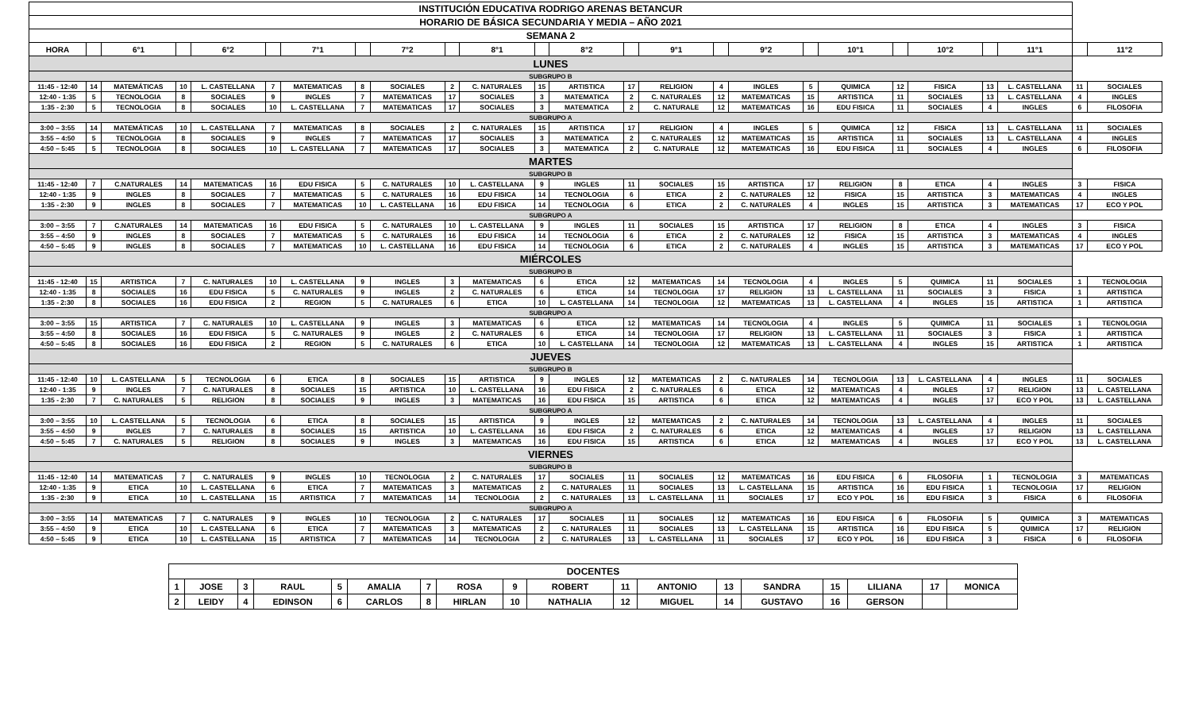| INSTITUCIÓN EDUCATIVA RODRIGO ARENAS BETANCUR | | | | | | | | | | | | | | | | | | | | | | | | |
| HORARIO DE BÁSICA SECUNDARIA Y MEDIA – AÑO 2021 | | | | | | | | | | | | | | | | | | | | | | | | |
| SEMANA 2 | | | | | | | | | | | | | | | | | | | | | | | | |
| HORA | | 6°1 | | 6°2 | | 7°1 | | 7°2 | | 8°1 | | 8°2 | | 9°1 | | 9°2 | | 10°1 | | 10°2 | | 11°1 | | 11°2 |
| LUNES | | | | | | | | | | | | | | | | | | | | | | | | |
| SUBGRUPO B | | | | | | | | | | | | | | | | | | | | | | | | |
| 11:45 - 12:40 | 14 | MATEMÁTICAS | 10 | L. CASTELLANA | 7 | MATEMATICAS | 8 | SOCIALES | 2 | C. NATURALES | 15 | ARTISTICA | 17 | RELIGION | 4 | INGLES | 5 | QUIMICA | 12 | FISICA | 13 | L. CASTELLANA | 11 | SOCIALES |
| 12:40 - 1:35 | 5 | TECNOLOGIA | 8 | SOCIALES | 9 | INGLES | 7 | MATEMATICAS | 17 | SOCIALES | 3 | MATEMATICA | 2 | C. NATURALES | 12 | MATEMATICAS | 15 | ARTISTICA | 11 | SOCIALES | 13 | L. CASTELLANA | 4 | INGLES |
| 1:35 - 2:30 | 5 | TECNOLOGIA | 8 | SOCIALES | 10 | L. CASTELLANA | 7 | MATEMATICAS | 17 | SOCIALES | 3 | MATEMATICA | 2 | C. NATURALE | 12 | MATEMATICAS | 16 | EDU FISICA | 11 | SOCIALES | 4 | INGLES | 6 | FILOSOFIA |
| SUBGRUPO A | | | | | | | | | | | | | | | | | | | | | | | | |
| 3:00 – 3:55 | 14 | MATEMÁTICAS | 10 | L. CASTELLANA | 7 | MATEMATICAS | 8 | SOCIALES | 2 | C. NATURALES | 15 | ARTISTICA | 17 | RELIGION | 4 | INGLES | 5 | QUIMICA | 12 | FISICA | 13 | L. CASTELLANA | 11 | SOCIALES |
| 3:55 – 4:50 | 5 | TECNOLOGIA | 8 | SOCIALES | 9 | INGLES | 7 | MATEMATICAS | 17 | SOCIALES | 3 | MATEMATICA | 2 | C. NATURALES | 12 | MATEMATICAS | 15 | ARTISTICA | 11 | SOCIALES | 13 | L. CASTELLANA | 4 | INGLES |
| 4:50 – 5:45 | 5 | TECNOLOGIA | 8 | SOCIALES | 10 | L. CASTELLANA | 7 | MATEMATICAS | 17 | SOCIALES | 3 | MATEMATICA | 2 | C. NATURALE | 12 | MATEMATICAS | 16 | EDU FISICA | 11 | SOCIALES | 4 | INGLES | 6 | FILOSOFIA |
| MARTES | | | | | | | | | | | | | | | | | | | | | | | | |
| SUBGRUPO B | | | | | | | | | | | | | | | | | | | | | | | | |
| 11:45 - 12:40 | 7 | C.NATURALES | 14 | MATEMATICAS | 16 | EDU FISICA | 5 | C. NATURALES | 10 | L. CASTELLANA | 9 | INGLES | 11 | SOCIALES | 15 | ARTISTICA | 17 | RELIGION | 8 | ETICA | 4 | INGLES | 3 | FISICA |
| 12:40 - 1:35 | 9 | INGLES | 8 | SOCIALES | 7 | MATEMATICAS | 5 | C. NATURALES | 16 | EDU FISICA | 14 | TECNOLOGIA | 6 | ETICA | 2 | C. NATURALES | 12 | FISICA | 15 | ARTISTICA | 3 | MATEMATICAS | 4 | INGLES |
| 1:35 - 2:30 | 9 | INGLES | 8 | SOCIALES | 7 | MATEMATICAS | 10 | L. CASTELLANA | 16 | EDU FISICA | 14 | TECNOLOGIA | 6 | ETICA | 2 | C. NATURALES | 4 | INGLES | 15 | ARTISTICA | 3 | MATEMATICAS | 17 | ECO Y POL |
| SUBGRUPO A | | | | | | | | | | | | | | | | | | | | | | | | |
| 3:00 – 3:55 | 7 | C.NATURALES | 14 | MATEMATICAS | 16 | EDU FISICA | 5 | C. NATURALES | 10 | L. CASTELLANA | 9 | INGLES | 11 | SOCIALES | 15 | ARTISTICA | 17 | RELIGION | 8 | ETICA | 4 | INGLES | 3 | FISICA |
| 3:55 – 4:50 | 9 | INGLES | 8 | SOCIALES | 7 | MATEMATICAS | 5 | C. NATURALES | 16 | EDU FISICA | 14 | TECNOLOGIA | 6 | ETICA | 2 | C. NATURALES | 12 | FISICA | 15 | ARTISTICA | 3 | MATEMATICAS | 4 | INGLES |
| 4:50 – 5:45 | 9 | INGLES | 8 | SOCIALES | 7 | MATEMATICAS | 10 | L. CASTELLANA | 16 | EDU FISICA | 14 | TECNOLOGIA | 6 | ETICA | 2 | C. NATURALES | 4 | INGLES | 15 | ARTISTICA | 3 | MATEMATICAS | 17 | ECO Y POL |
| MIÉRCOLES | | | | | | | | | | | | | | | | | | | | | | | | |
| SUBGRUPO B | | | | | | | | | | | | | | | | | | | | | | | | |
| 11:45 - 12:40 | 15 | ARTISTICA | 7 | C. NATURALES | 10 | L. CASTELLANA | 9 | INGLES | 3 | MATEMATICAS | 6 | ETICA | 12 | MATEMATICAS | 14 | TECNOLOGIA | 4 | INGLES | 5 | QUIMICA | 11 | SOCIALES | 1 | TECNOLOGIA |
| 12:40 - 1:35 | 8 | SOCIALES | 16 | EDU FISICA | 5 | C. NATURALES | 9 | INGLES | 2 | C. NATURALES | 6 | ETICA | 14 | TECNOLOGIA | 17 | RELIGION | 13 | L. CASTELLANA | 11 | SOCIALES | 3 | FISICA | 1 | ARTISTICA |
| 1:35 - 2:30 | 8 | SOCIALES | 16 | EDU FISICA | 2 | REGION | 5 | C. NATURALES | 6 | ETICA | 10 | L. CASTELLANA | 14 | TECNOLOGIA | 12 | MATEMATICAS | 13 | L. CASTELLANA | 4 | INGLES | 15 | ARTISTICA | 1 | ARTISTICA |
| SUBGRUPO A | | | | | | | | | | | | | | | | | | | | | | | | |
| 3:00 – 3:55 | 15 | ARTISTICA | 7 | C. NATURALES | 10 | L. CASTELLANA | 9 | INGLES | 3 | MATEMATICAS | 6 | ETICA | 12 | MATEMATICAS | 14 | TECNOLOGIA | 4 | INGLES | 5 | QUIMICA | 11 | SOCIALES | 1 | TECNOLOGIA |
| 3:55 – 4:50 | 8 | SOCIALES | 16 | EDU FISICA | 5 | C. NATURALES | 9 | INGLES | 2 | C. NATURALES | 6 | ETICA | 14 | TECNOLOGIA | 17 | RELIGION | 13 | L. CASTELLANA | 11 | SOCIALES | 3 | FISICA | 1 | ARTISTICA |
| 4:50 – 5:45 | 8 | SOCIALES | 16 | EDU FISICA | 2 | REGION | 5 | C. NATURALES | 6 | ETICA | 10 | L. CASTELLANA | 14 | TECNOLOGIA | 12 | MATEMATICAS | 13 | L. CASTELLANA | 4 | INGLES | 15 | ARTISTICA | 1 | ARTISTICA |
| JUEVES | | | | | | | | | | | | | | | | | | | | | | | | |
| SUBGRUPO B | | | | | | | | | | | | | | | | | | | | | | | | |
| 11:45 - 12:40 | 10 | L. CASTELLANA | 5 | TECNOLOGIA | 6 | ETICA | 8 | SOCIALES | 15 | ARTISTICA | 9 | INGLES | 12 | MATEMATICAS | 2 | C. NATURALES | 14 | TECNOLOGIA | 13 | L. CASTELLANA | 4 | INGLES | 11 | SOCIALES |
| 12:40 - 1:35 | 9 | INGLES | 7 | C. NATURALES | 8 | SOCIALES | 15 | ARTISTICA | 10 | L. CASTELLANA | 16 | EDU FISICA | 2 | C. NATURALES | 6 | ETICA | 12 | MATEMATICAS | 4 | INGLES | 17 | RELIGION | 13 | L. CASTELLANA |
| 1:35 - 2:30 | 7 | C. NATURALES | 5 | RELIGION | 8 | SOCIALES | 9 | INGLES | 3 | MATEMATICAS | 16 | EDU FISICA | 15 | ARTISTICA | 6 | ETICA | 12 | MATEMATICAS | 4 | INGLES | 17 | ECO Y POL | 13 | L. CASTELLANA |
| SUBGRUPO A | | | | | | | | | | | | | | | | | | | | | | | | |
| 3:00 – 3:55 | 10 | L. CASTELLANA | 5 | TECNOLOGIA | 6 | ETICA | 8 | SOCIALES | 15 | ARTISTICA | 9 | INGLES | 12 | MATEMATICAS | 2 | C. NATURALES | 14 | TECNOLOGIA | 13 | L. CASTELLANA | 4 | INGLES | 11 | SOCIALES |
| 3:55 – 4:50 | 9 | INGLES | 7 | C. NATURALES | 8 | SOCIALES | 15 | ARTISTICA | 10 | L. CASTELLANA | 16 | EDU FISICA | 2 | C. NATURALES | 6 | ETICA | 12 | MATEMATICAS | 4 | INGLES | 17 | RELIGION | 13 | L. CASTELLANA |
| 4:50 – 5:45 | 7 | C. NATURALES | 5 | RELIGION | 8 | SOCIALES | 9 | INGLES | 3 | MATEMATICAS | 16 | EDU FISICA | 15 | ARTISTICA | 6 | ETICA | 12 | MATEMATICAS | 4 | INGLES | 17 | ECO Y POL | 13 | L. CASTELLANA |
| VIERNES | | | | | | | | | | | | | | | | | | | | | | | | |
| SUBGRUPO B | | | | | | | | | | | | | | | | | | | | | | | | |
| 11:45 - 12:40 | 14 | MATEMATICAS | 7 | C. NATURALES | 9 | INGLES | 10 | TECNOLOGIA | 2 | C. NATURALES | 17 | SOCIALES | 11 | SOCIALES | 12 | MATEMATICAS | 16 | EDU FISICA | 6 | FILOSOFIA | 1 | TECNOLOGIA | 3 | MATEMATICAS |
| 12:40 - 1:35 | 9 | ETICA | 10 | L. CASTELLANA | 6 | ETICA | 7 | MATEMATICAS | 3 | MATEMATICAS | 2 | C. NATURALES | 11 | SOCIALES | 13 | L. CASTELLANA | 15 | ARTISTICA | 16 | EDU FISICA | 1 | TECNOLOGIA | 17 | RELIGION |
| 1:35 - 2:30 | 9 | ETICA | 10 | L. CASTELLANA | 15 | ARTISTICA | 7 | MATEMATICAS | 14 | TECNOLOGIA | 2 | C. NATURALES | 13 | L. CASTELLANA | 11 | SOCIALES | 17 | ECO Y POL | 16 | EDU FISICA | 3 | FISICA | 6 | FILOSOFIA |
| SUBGRUPO A | | | | | | | | | | | | | | | | | | | | | | | | |
| 3:00 – 3:55 | 14 | MATEMATICAS | 7 | C. NATURALES | 9 | INGLES | 10 | TECNOLOGIA | 2 | C. NATURALES | 17 | SOCIALES | 11 | SOCIALES | 12 | MATEMATICAS | 16 | EDU FISICA | 6 | FILOSOFIA | 5 | QUIMICA | 3 | MATEMATICAS |
| 3:55 – 4:50 | 9 | ETICA | 10 | L. CASTELLANA | 6 | ETICA | 7 | MATEMATICAS | 3 | MATEMATICAS | 2 | C. NATURALES | 11 | SOCIALES | 13 | L. CASTELLANA | 15 | ARTISTICA | 16 | EDU FISICA | 5 | QUIMICA | 17 | RELIGION |
| 4:50 – 5:45 | 9 | ETICA | 10 | L. CASTELLANA | 15 | ARTISTICA | 7 | MATEMATICAS | 14 | TECNOLOGIA | 2 | C. NATURALES | 13 | L. CASTELLANA | 11 | SOCIALES | 17 | ECO Y POL | 16 | EDU FISICA | 3 | FISICA | 6 | FILOSOFIA |
| DOCENTES | | | | | | | | | | | | | | | | | |
| 1 | JOSE | 3 | RAUL | 5 | AMALIA | 7 | ROSA | 9 | ROBERT | 11 | ANTONIO | 13 | SANDRA | 15 | LILIANA | 17 | MONICA |
| 2 | LEIDY | 4 | EDINSON | 6 | CARLOS | 8 | HIRLAN | 10 | NATHALIA | 12 | MIGUEL | 14 | GUSTAVO | 16 | GERSON | | |